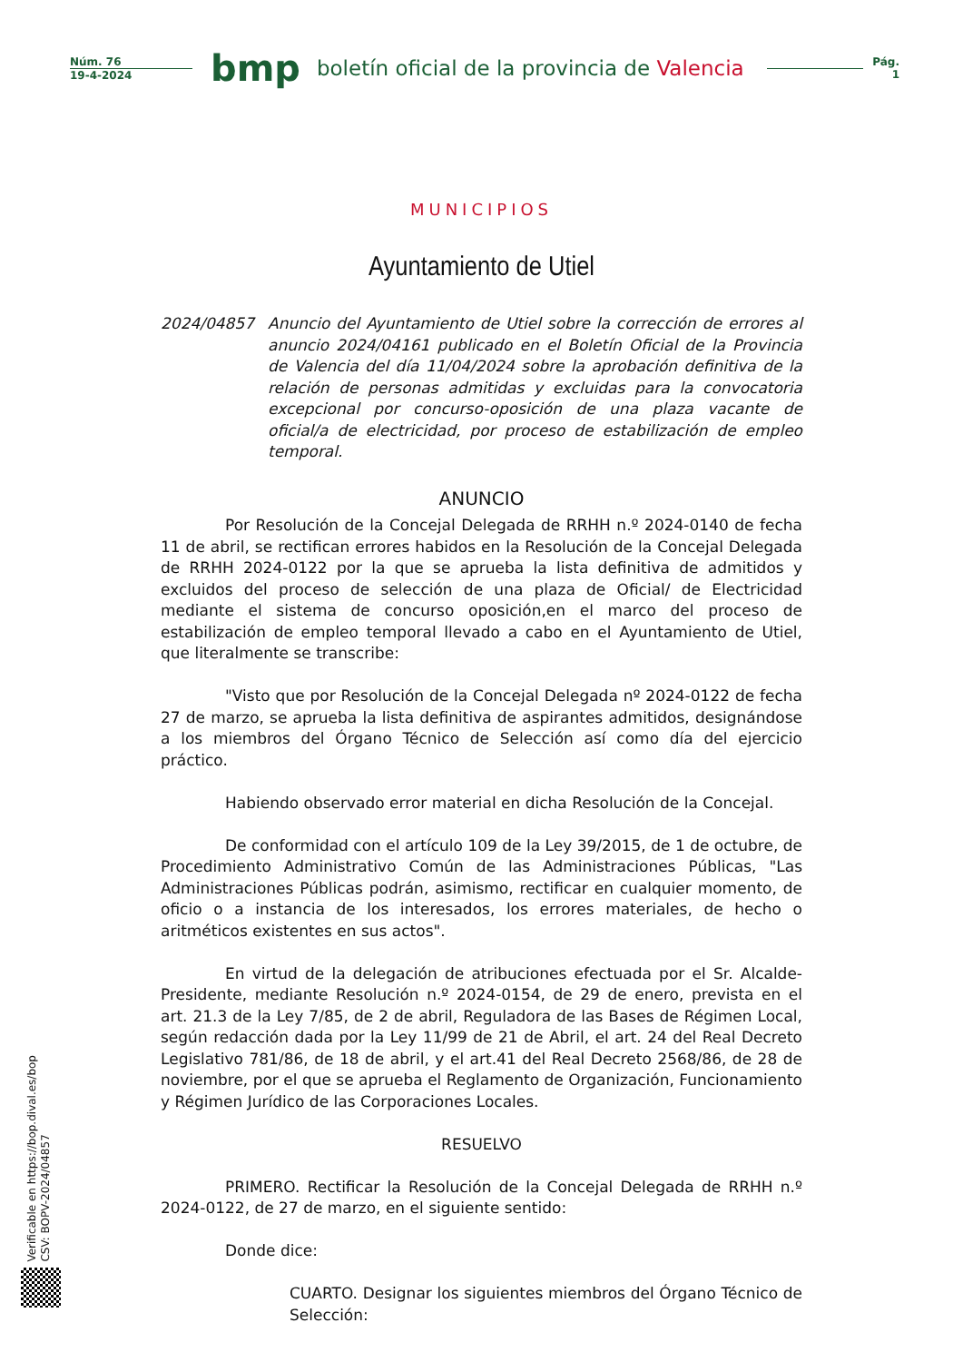Núm. 76
19-4-2024
bmp
boletín oficial de la provincia de Valencia
Pág.
1
MUNICIPIOS
Ayuntamiento de Utiel
2024/04857 Anuncio del Ayuntamiento de Utiel sobre la corrección de errores al anuncio 2024/04161 publicado en el Boletín Oficial de la Provincia de Valencia del día 11/04/2024 sobre la aprobación definitiva de la relación de personas admitidas y excluidas para la convocatoria excepcional por concurso-oposición de una plaza vacante de oficial/a de electricidad, por proceso de estabilización de empleo temporal.
ANUNCIO
Por Resolución de la Concejal Delegada de RRHH n.º 2024-0140 de fecha 11 de abril, se rectifican errores habidos en la Resolución de la Concejal Delegada de RRHH 2024-0122 por la que se aprueba la lista definitiva de admitidos y excluidos del proceso de selección de una plaza de Oficial/ de Electricidad mediante el sistema de concurso oposición,en el marco del proceso de estabilización de empleo temporal llevado a cabo en el Ayuntamiento de Utiel, que literalmente se transcribe:
"Visto que por Resolución de la Concejal Delegada nº 2024-0122 de fecha 27 de marzo, se aprueba la lista definitiva de aspirantes admitidos, designándose a los miembros del Órgano Técnico de Selección así como día del ejercicio práctico.
Habiendo observado error material en dicha Resolución de la Concejal.
De conformidad con el artículo 109 de la Ley 39/2015, de 1 de octubre, de Procedimiento Administrativo Común de las Administraciones Públicas, "Las Administraciones Públicas podrán, asimismo, rectificar en cualquier momento, de oficio o a instancia de los interesados, los errores materiales, de hecho o aritméticos existentes en sus actos".
En virtud de la delegación de atribuciones efectuada por el Sr. Alcalde-Presidente, mediante Resolución n.º 2024-0154, de 29 de enero, prevista en el art. 21.3 de la Ley 7/85, de 2 de abril, Reguladora de las Bases de Régimen Local, según redacción dada por la Ley 11/99 de 21 de Abril, el art. 24 del Real Decreto Legislativo 781/86, de 18 de abril, y el art.41 del Real Decreto 2568/86, de 28 de noviembre, por el que se aprueba el Reglamento de Organización, Funcionamiento y Régimen Jurídico de las Corporaciones Locales.
RESUELVO
PRIMERO. Rectificar la Resolución de la Concejal Delegada de RRHH n.º 2024-0122, de 27 de marzo, en el siguiente sentido:
Donde dice:
CUARTO. Designar los siguientes miembros del Órgano Técnico de Selección:
Verificable en https://bop.dival.es/bop
CSV: BOPV-2024/04857